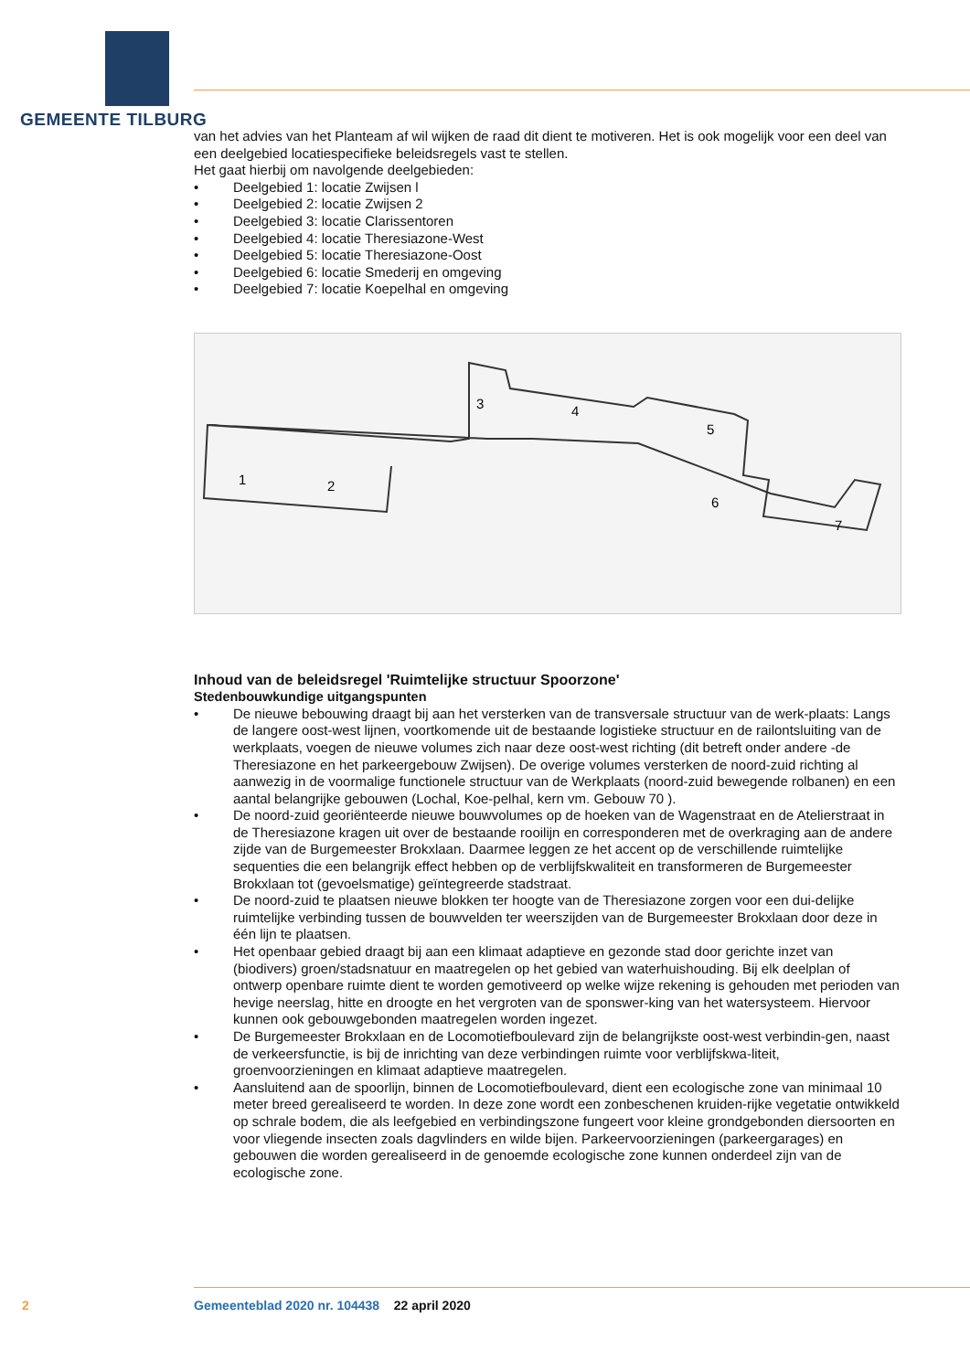GEMEENTE TILBURG
van het advies van het Planteam af wil wijken de raad dit dient te motiveren. Het is ook mogelijk voor een deel van een deelgebied locatiespecifieke beleidsregels vast te stellen.
Het gaat hierbij om navolgende deelgebieden:
• Deelgebied 1: locatie Zwijsen l
• Deelgebied 2: locatie Zwijsen 2
• Deelgebied 3: locatie Clarissentoren
• Deelgebied 4: locatie Theresiazone-West
• Deelgebied 5: locatie Theresiazone-Oost
• Deelgebied 6: locatie Smederij en omgeving
• Deelgebied 7: locatie Koepelhal en omgeving
1
2
3
4
5
6
7
Inhoud van de beleidsregel 'Ruimtelijke structuur Spoorzone'
Stedenbouwkundige uitgangspunten
• De nieuwe bebouwing draagt bij aan het versterken van de transversale structuur van de werk-plaats: Langs de langere oost-west lijnen, voortkomende uit de bestaande logistieke structuur en de railontsluiting van de werkplaats, voegen de nieuwe volumes zich naar deze oost-west richting (dit betreft onder andere -de Theresiazone en het parkeergebouw Zwijsen). De overige volumes versterken de noord-zuid richting al aanwezig in de voormalige functionele structuur van de Werkplaats (noord-zuid bewegende rolbanen) en een aantal belangrijke gebouwen (Lochal, Koe-pelhal, kern vm. Gebouw 70 ).
• De noord-zuid georiënteerde nieuwe bouwvolumes op de hoeken van de Wagenstraat en de Atelierstraat in de Theresiazone kragen uit over de bestaande rooilijn en corresponderen met de overkraging aan de andere zijde van de Burgemeester Brokxlaan. Daarmee leggen ze het accent op de verschillende ruimtelijke sequenties die een belangrijk effect hebben op de verblijfskwaliteit en transformeren de Burgemeester Brokxlaan tot (gevoelsmatige) geïntegreerde stadstraat.
• De noord-zuid te plaatsen nieuwe blokken ter hoogte van de Theresiazone zorgen voor een dui-delijke ruimtelijke verbinding tussen de bouwvelden ter weerszijden van de Burgemeester Brokxlaan door deze in één lijn te plaatsen.
• Het openbaar gebied draagt bij aan een klimaat adaptieve en gezonde stad door gerichte inzet van (biodivers) groen/stadsnatuur en maatregelen op het gebied van waterhuishouding. Bij elk deelplan of ontwerp openbare ruimte dient te worden gemotiveerd op welke wijze rekening is gehouden met perioden van hevige neerslag, hitte en droogte en het vergroten van de sponswer-king van het watersysteem. Hiervoor kunnen ook gebouwgebonden maatregelen worden ingezet.
• De Burgemeester Brokxlaan en de Locomotiefboulevard zijn de belangrijkste oost-west verbindin-gen, naast de verkeersfunctie, is bij de inrichting van deze verbindingen ruimte voor verblijfskwa-liteit, groenvoorzieningen en klimaat adaptieve maatregelen.
• Aansluitend aan de spoorlijn, binnen de Locomotiefboulevard, dient een ecologische zone van minimaal 10 meter breed gerealiseerd te worden. In deze zone wordt een zonbeschenen kruiden-rijke vegetatie ontwikkeld op schrale bodem, die als leefgebied en verbindingszone fungeert voor kleine grondgebonden diersoorten en voor vliegende insecten zoals dagvlinders en wilde bijen. Parkeervoorzieningen (parkeergarages) en gebouwen die worden gerealiseerd in de genoemde ecologische zone kunnen onderdeel zijn van de ecologische zone.
2
Gemeenteblad 2020 nr. 104438 22 april 2020